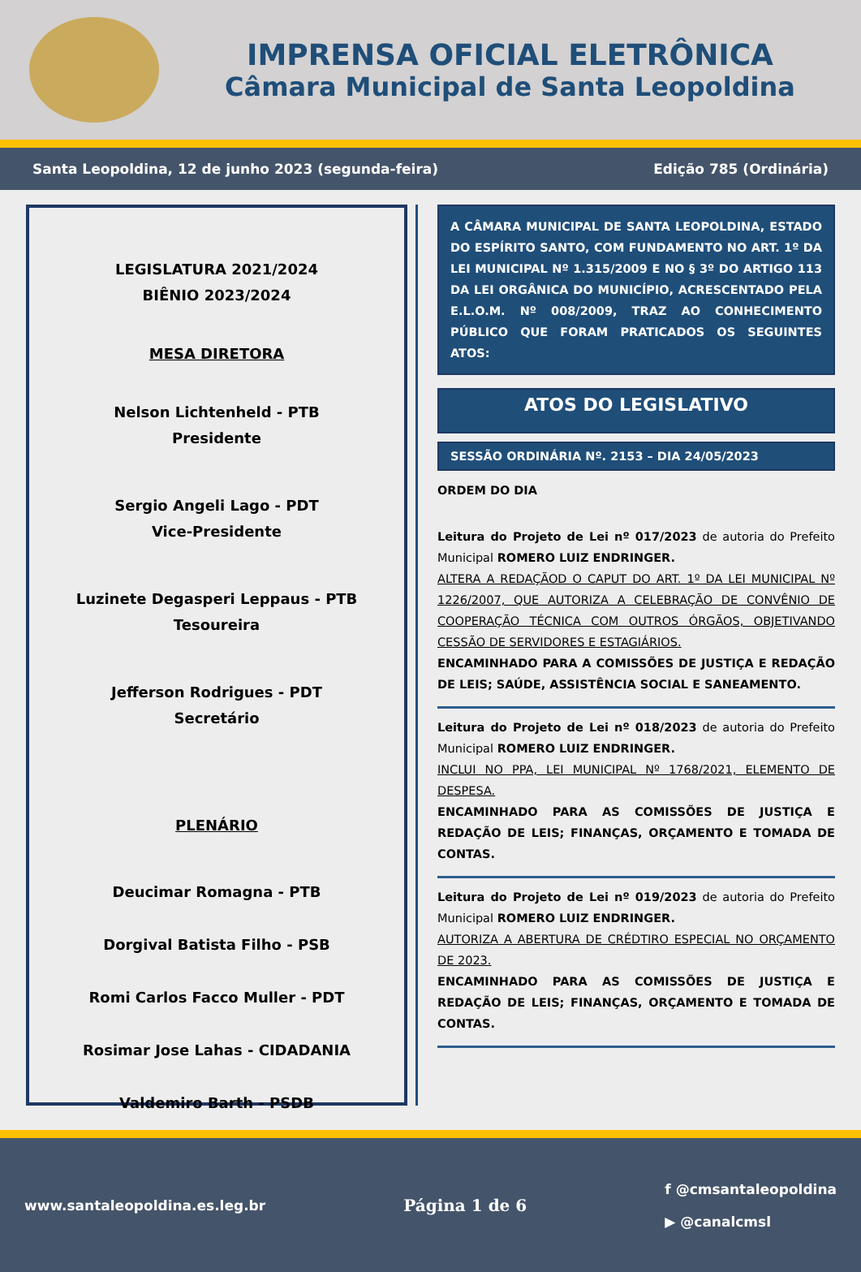IMPRENSA OFICIAL ELETRÔNICA
Câmara Municipal de Santa Leopoldina
Santa Leopoldina, 12 de junho 2023 (segunda-feira) Edição 785 (Ordinária)
LEGISLATURA 2021/2024
BIÊNIO 2023/2024
MESA DIRETORA
Nelson Lichtenheld - PTB
Presidente
Sergio Angeli Lago - PDT
Vice-Presidente
Luzinete Degasperi Leppaus - PTB
Tesoureira
Jefferson Rodrigues - PDT
Secretário
PLENÁRIO
Deucimar Romagna - PTB
Dorgival Batista Filho - PSB
Romi Carlos Facco Muller - PDT
Rosimar Jose Lahas - CIDADANIA
Valdemiro Barth - PSDB
A CÂMARA MUNICIPAL DE SANTA LEOPOLDINA, ESTADO DO ESPÍRITO SANTO, COM FUNDAMENTO NO ART. 1º DA LEI MUNICIPAL Nº 1.315/2009 E NO § 3º DO ARTIGO 113 DA LEI ORGÂNICA DO MUNICÍPIO, ACRESCENTADO PELA E.L.O.M. Nº 008/2009, TRAZ AO CONHECIMENTO PÚBLICO QUE FORAM PRATICADOS OS SEGUINTES ATOS:
ATOS DO LEGISLATIVO
SESSÃO ORDINÁRIA Nº. 2153 – DIA 24/05/2023
ORDEM DO DIA
Leitura do Projeto de Lei nº 017/2023 de autoria do Prefeito Municipal ROMERO LUIZ ENDRINGER.
ALTERA A REDAÇÃOD O CAPUT DO ART. 1º DA LEI MUNICIPAL Nº 1226/2007, QUE AUTORIZA A CELEBRAÇÃO DE CONVÊNIO DE COOPERAÇÃO TÉCNICA COM OUTROS ÓRGÃOS, OBJETIVANDO CESSÃO DE SERVIDORES E ESTAGIÁRIOS.
ENCAMINHADO PARA A COMISSÕES DE JUSTIÇA E REDAÇÃO DE LEIS; SAÚDE, ASSISTÊNCIA SOCIAL E SANEAMENTO.
Leitura do Projeto de Lei nº 018/2023 de autoria do Prefeito Municipal ROMERO LUIZ ENDRINGER.
INCLUI NO PPA, LEI MUNICIPAL Nº 1768/2021, ELEMENTO DE DESPESA.
ENCAMINHADO PARA AS COMISSÕES DE JUSTIÇA E REDAÇÃO DE LEIS; FINANÇAS, ORÇAMENTO E TOMADA DE CONTAS.
Leitura do Projeto de Lei nº 019/2023 de autoria do Prefeito Municipal ROMERO LUIZ ENDRINGER.
AUTORIZA A ABERTURA DE CRÉDTIRO ESPECIAL NO ORÇAMENTO DE 2023.
ENCAMINHADO PARA AS COMISSÕES DE JUSTIÇA E REDAÇÃO DE LEIS; FINANÇAS, ORÇAMENTO E TOMADA DE CONTAS.
www.santaleopoldina.es.leg.br Página 1 de 6 f @cmsantaleopoldina
▶ @canalcmsl